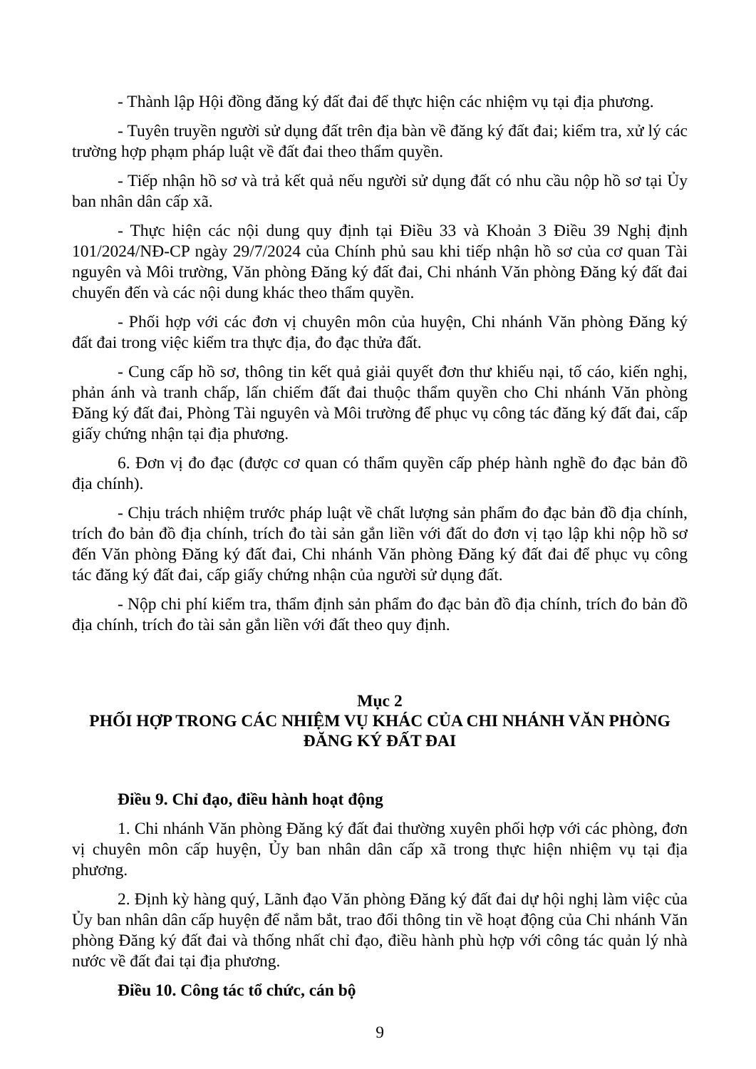- Thành lập Hội đồng đăng ký đất đai để thực hiện các nhiệm vụ tại địa phương.
- Tuyên truyền người sử dụng đất trên địa bàn về đăng ký đất đai; kiểm tra, xử lý các trường hợp phạm pháp luật về đất đai theo thẩm quyền.
- Tiếp nhận hồ sơ và trả kết quả nếu người sử dụng đất có nhu cầu nộp hồ sơ tại Ủy ban nhân dân cấp xã.
- Thực hiện các nội dung quy định tại Điều 33 và Khoản 3 Điều 39 Nghị định 101/2024/NĐ-CP ngày 29/7/2024 của Chính phủ sau khi tiếp nhận hồ sơ của cơ quan Tài nguyên và Môi trường, Văn phòng Đăng ký đất đai, Chi nhánh Văn phòng Đăng ký đất đai chuyển đến và các nội dung khác theo thẩm quyền.
- Phối hợp với các đơn vị chuyên môn của huyện, Chi nhánh Văn phòng Đăng ký đất đai trong việc kiểm tra thực địa, đo đạc thửa đất.
- Cung cấp hồ sơ, thông tin kết quả giải quyết đơn thư khiếu nại, tố cáo, kiến nghị, phản ánh và tranh chấp, lấn chiếm đất đai thuộc thẩm quyền cho Chi nhánh Văn phòng Đăng ký đất đai, Phòng Tài nguyên và Môi trường để phục vụ công tác đăng ký đất đai, cấp giấy chứng nhận tại địa phương.
6. Đơn vị đo đạc (được cơ quan có thẩm quyền cấp phép hành nghề đo đạc bản đồ địa chính).
- Chịu trách nhiệm trước pháp luật về chất lượng sản phẩm đo đạc bản đồ địa chính, trích đo bản đồ địa chính, trích đo tài sản gắn liền với đất do đơn vị tạo lập khi nộp hồ sơ đến Văn phòng Đăng ký đất đai, Chi nhánh Văn phòng Đăng ký đất đai để phục vụ công tác đăng ký đất đai, cấp giấy chứng nhận của người sử dụng đất.
- Nộp chi phí kiểm tra, thẩm định sản phẩm đo đạc bản đồ địa chính, trích đo bản đồ địa chính, trích đo tài sản gắn liền với đất theo quy định.
Mục 2
PHỐI HỢP TRONG CÁC NHIỆM VỤ KHÁC CỦA CHI NHÁNH VĂN PHÒNG ĐĂNG KÝ ĐẤT ĐAI
Điều 9. Chỉ đạo, điều hành hoạt động
1. Chi nhánh Văn phòng Đăng ký đất đai thường xuyên phối hợp với các phòng, đơn vị chuyên môn cấp huyện, Ủy ban nhân dân cấp xã trong thực hiện nhiệm vụ tại địa phương.
2. Định kỳ hàng quý, Lãnh đạo Văn phòng Đăng ký đất đai dự hội nghị làm việc của Ủy ban nhân dân cấp huyện để nắm bắt, trao đổi thông tin về hoạt động của Chi nhánh Văn phòng Đăng ký đất đai và thống nhất chỉ đạo, điều hành phù hợp với công tác quản lý nhà nước về đất đai tại địa phương.
Điều 10. Công tác tổ chức, cán bộ
9